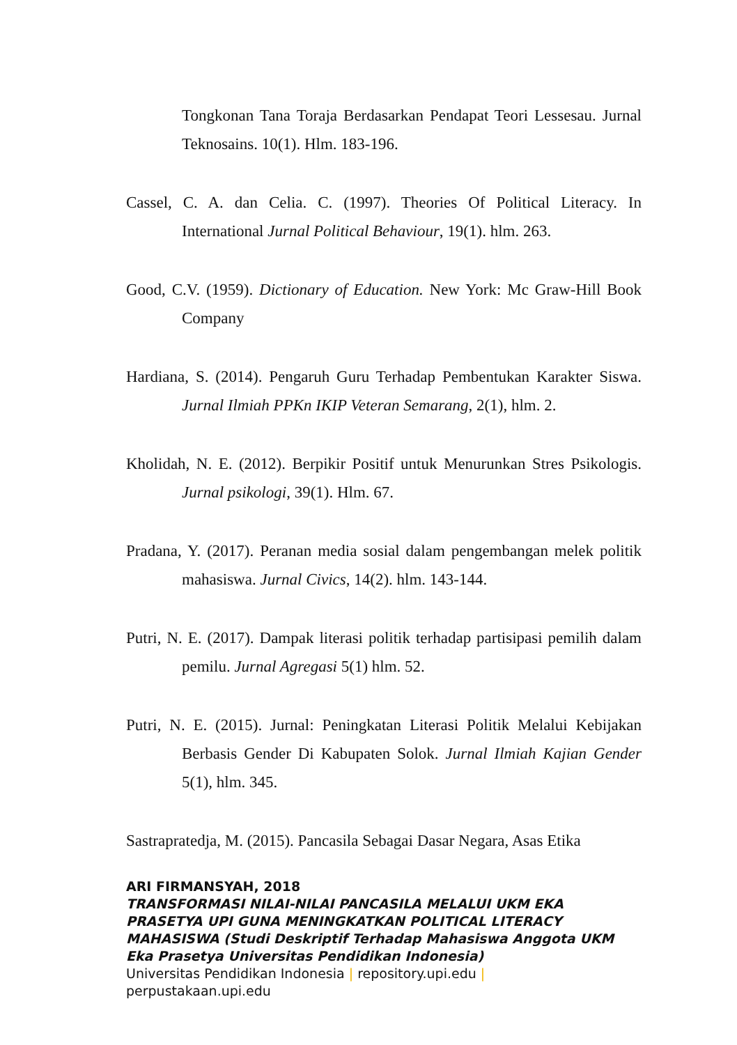Tongkonan Tana Toraja Berdasarkan Pendapat Teori Lessesau. Jurnal Teknosains. 10(1). Hlm. 183-196.
Cassel, C. A. dan Celia. C. (1997). Theories Of Political Literacy. In International Jurnal Political Behaviour, 19(1). hlm. 263.
Good, C.V. (1959). Dictionary of Education. New York: Mc Graw-Hill Book Company
Hardiana, S. (2014). Pengaruh Guru Terhadap Pembentukan Karakter Siswa. Jurnal Ilmiah PPKn IKIP Veteran Semarang, 2(1), hlm. 2.
Kholidah, N. E. (2012). Berpikir Positif untuk Menurunkan Stres Psikologis. Jurnal psikologi, 39(1). Hlm. 67.
Pradana, Y. (2017). Peranan media sosial dalam pengembangan melek politik mahasiswa. Jurnal Civics, 14(2). hlm. 143-144.
Putri, N. E. (2017). Dampak literasi politik terhadap partisipasi pemilih dalam pemilu. Jurnal Agregasi 5(1) hlm. 52.
Putri, N. E. (2015). Jurnal: Peningkatan Literasi Politik Melalui Kebijakan Berbasis Gender Di Kabupaten Solok. Jurnal Ilmiah Kajian Gender 5(1), hlm. 345.
Sastrapratedja, M. (2015). Pancasila Sebagai Dasar Negara, Asas Etika
ARI FIRMANSYAH, 2018
TRANSFORMASI NILAI-NILAI PANCASILA MELALUI UKM EKA PRASETYA UPI GUNA MENINGKATKAN POLITICAL LITERACY MAHASISWA (Studi Deskriptif Terhadap Mahasiswa Anggota UKM Eka Prasetya Universitas Pendidikan Indonesia)
Universitas Pendidikan Indonesia | repository.upi.edu |
perpustakaan.upi.edu